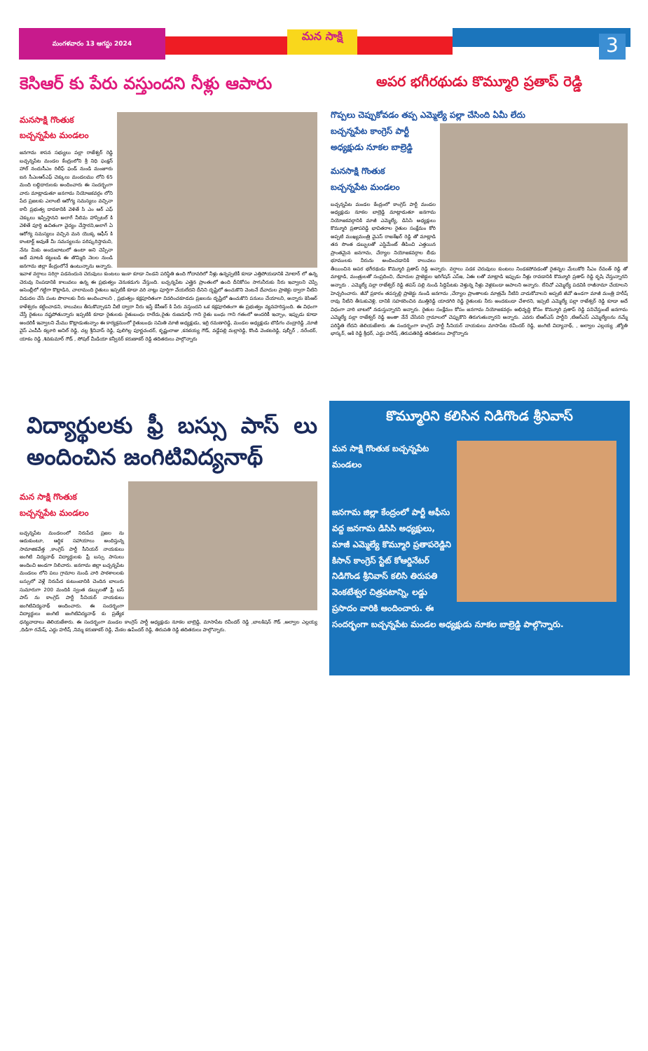మంగళవారం 13 ఆగస్టు 2024 మన సాక్షి 3
కెసిఆర్ కు పేరు వస్తుందని నీళ్లు ఆపారు
మనసాక్షి గొంతుక
బచ్చన్నపేట మండలం
జనగామ శాసన సభ్యులు పల్లా రాజేశ్వర్ రెడ్డి బచ్చన్నపేట మండల కేంద్రంలోని శ్రీ నిధి ఫంక్షన్ హాల్ నందుసీఎం రిలీఫ్ ఫండ్ నుండి మంజూరు ఐన సీఎంఆర్ఎఫ్ చెక్కులు మండలము లోని 65 మంది లబ్దిదారులకు అందించారు ఈ సందర్భంగా వారు మాట్లాడుతూ జనగామ నియోజకవర్గం లోని పేద ప్రజలకు ఎలాంటి ఆరోగ్య సమస్యలు వచ్చినా కానీ ప్రభుత్వ దావకానికి వెళితే సి ఎం ఆర్ ఎఫ్ చెక్కులు ఇప్పిస్తానని అలాగే నీలిమ హాస్పిటల్ కి వెళితే పూర్తి ఉచితంగా వైద్యం చేస్తారని,అలాగే ఏ ఆరోగ్య సమస్యలు వచ్చిన మన యొక్క ఆఫీస్ కి కాంటాక్ట్ అవుతే మీ సమస్యలను పరిష్కరిస్తామని, నేను మీకు అందుబాటులో ఉంటా అని చెప్పినా అదే మాటకి కట్టుబడి ఈ తొమ్మిది నెలల నుండి జనగామ జిల్లా కేంద్రంలోనే ఉంటున్నాను అన్నారు. ఇవాళ వర్షాలు సరిగ్గా పడనందున చెరువులు కుంటలు ఇంకా కూడా నిండని పరిస్థితి ఉంది గోదావరిలో నీళ్లు ఉన్నప్పటికీ కూడా ఎత్తిపోయడానికి మోటార్ లో ఉన్న చెరువు నింపడానికి కాలువలు ఉన్న ఈ ప్రభుత్వం వెనుకడుగు వేస్తుంది. బచ్చన్నపేట ఎత్తైన ప్రాంతంలో ఉంది దీనికోసం సాగునీరుకు నీరు ఇవ్వాలని చెప్పి అసెంబ్లీలో గట్టిగా కొట్లాడిన, చాలామంది రైతులు ఇప్పటికీ కూడా వరి నాట్లు పూర్తిగా వేయలేదని దీనిని దృష్టిలో ఉంచుకొని వెంటనే దేవాదుల ప్రాజెక్టు ద్వారా నీటిని విడుదల చేసి పంట పొలాలకు నీరు అందించాలని , ప్రభుత్వం కక్షపూరితంగా వివరించకూడదు ప్రజలను దృష్టిలో ఉంచుకొని పనులు చేయాలని, అన్నారు కెసిఆర్ కాళేశ్వరం కట్టించాడని, కాలువలు తీసుకొచ్చాడని వీటి ద్వారా నీరు ఇస్తే కేసీఆర్ కి పేరు వస్తుందని ఒక కక్షపూరితంగా ఈ ప్రభుత్వం వ్యవహరిస్తుంది. ఈ విధంగా చేస్తే రైతులు నష్టపోతున్నారు ఇప్పటికి కూడా రైతులకు రైతుబంధు రాలేదు,రైతు రుణమాఫీ గాని రైతు బంధు గాని గతంలో అందరికీ ఇచ్చాం, ఇప్పుడు కూడా అందరికీ ఇవ్వాలని మేము కొట్లాడుతున్నాం ఈ కార్యక్రమంలో రైతుబంధు సమితి మాజీ అధ్యక్షుడు, ఇర్రి రమణారెడ్డి, మండల అధ్యక్షుడు బొడిగం చంద్రారెడ్డి ,మాజీ వైస్ ఎంపీపీ కల్లూరి అనిల్ రెడ్డి, చల్ల శ్రీనివాస్ రెడ్డి, పులిగిల్ల పూర్ణచందర్, కృష్ణంరాజు ,కనకయ్య గౌడ్, వడ్డేపల్లి మల్లారెడ్డి, కొండి వెంకటరెడ్డి, షబ్బీర్ , నరేందర్, యాకం రెడ్డి ,శివకుమార్ గౌడ్ , సోషల్ మీడియా కన్వీనర్ కరుణాకర్ రెడ్డి తదితరులు పాల్గొన్నారు
అపర భగీరథుడు కొమ్మూరి ప్రతాప్ రెడ్డి
గొప్పలు చెప్పుకోవడం తప్ప ఎమ్మెల్యే పల్లా చేసింది ఏమీ లేదు
బచ్చన్నపేట కాంగ్రెస్ పార్టీ
అధ్యక్షుడు నూకల బాల్రెడ్డి
మనసాక్షి గొంతుక
బచ్చన్నపేట మండలం
బచ్చన్నపేట మండల కేంద్రంలో కాంగ్రెస్ పార్టీ మండల అధ్యక్షుడు నూకల బాల్రెడ్డి మాట్లాడుతూ జనగామ నియోజకవర్గానికి మాజీ ఎమ్మెల్యే, డిసిసి అధ్యక్షులు కొమ్మూరి ప్రతాపరెడ్డి భావితరాల రైతుల సంక్షేమం కోరి అప్పటి ముఖ్యమంత్రి వైఎస్ రాజశేఖర్ రెడ్డి తో మాట్లాడి తన సొంత డబ్బులతో ఎస్టిమేంట్ తీపించి ఎత్తయిన ప్రాంతమైన జనగామ, చేర్యాల నియోజకవర్గాల బీడు భూములకు నీరును అందించడానికి కాలువలు తీయించిన అపర భగీరథుడు కొమ్మూరి ప్రతాప్ రెడ్డి అన్నారు. వర్షాలు పడక చెరువులు కుంటలు నిండకపోవడంతో రైతన్నల మేలుకోరి సీఎం రేవంత్ రెడ్డి తో మాట్లాడి, మంత్రులతో సంప్రదించి, దేవాదుల ప్రాజెక్టుల ఇరిగేషన్ ఎస్ఇ, ఏఈ లతో మాట్లాడి ఇప్పుడు నీళ్లు రావడానికి కొమ్మూరి ప్రతాప్ రెడ్డి కృషి చేస్తున్నారని అన్నారు . ఎమ్మెల్యే పల్లా రాజేశ్వర్ రెడ్డి తపస్ పల్లి నుండి సిద్దిపేటకు వెళ్తున్న నీళ్లు వెళ్లకుండా ఆపాలని అన్నారు. లేనిచో ఎమ్మెల్యే పదవికి రాజీనామా చేయాలని హెచ్చరించారు. జీవో ప్రకారం తపస్పల్లి ప్రాజెక్టు నుండి జనగామ ,చేర్యాల ప్రాంతాలకు మాత్రమే నీటిని వాడుకోవాలని అప్పటి జీవో ఉండగా మాజీ మంత్రి హరీష్ రావు నీటిని తీసుకువెళ్లి, దానికి సహకరించిన ముత్తిరెడ్డి యాదగిరి రెడ్డి రైతులకు నీరు అందకుండా చేశారని, ఇప్పటి ఎమ్మెల్యే పల్లా రాజేశ్వర్ రెడ్డి కూడా అదే విధంగా వారి బాటలో నడుస్తున్నారని అన్నారు. రైతుల సంక్షేమం కోసం జనగామ నియోజకవర్గం అభివృద్ధి కోసం కొమ్మూరి ప్రతాప్ రెడ్డి పనిచేస్తుంటే జనగామ ఎమ్మెల్యే పల్లా రాజేశ్వర్ రెడ్డి అంతా నేనే చేసినని గ్రామాలలో చెప్పుకొని తిరుగుతున్నారని అన్నారు. ఎవరు టిఆర్ఎస్ పార్టీని ,టిఆర్ఎస్ ఎమ్మెల్యేలను నమ్మే పరిస్థితి లేదని తెలియజేశారు .ఈ సందర్భంగా కాంగ్రెస్ పార్టీ సీనియర్ నాయకులు మాసాపేట రవీందర్ రెడ్డి, జంగిటి విద్యానాథ్, , అల్వాల ఎల్లయ్య ,జ్యోతి భాస్కర్, ఆకి రెడ్డి శ్రీధర్, ఎద్దు హరీష్ ,తిరుపతిరెడ్డి తదితరులు పాల్గొన్నారు
విద్యార్థులకు ఫ్రీ బస్సు పాస్ లు అందించిన జంగిటివిద్యనాథ్
మన సాక్షి గొంతుక
బచ్చన్నపేట మండలం
బచ్చన్నపేట మండలంలో నిరుపేద ప్రజల ను ఆదుకుంటూ, ఆర్థిక సహాయాలు అందిస్తున్న సామాజికవేత్త ,కాంగ్రెస్ పార్టీ సీనియర్ నాయకులు జంగిటి విద్యనాథ్ విద్యార్థులకు ఫ్రీ బస్సు పాసులు అందించి అండగా నిలిచారు. జనగామ జిల్లా బచ్చన్నపేట మండలం లోని పలు గ్రామాల నుండి వారి పాఠశాలలకు బస్సులో వెళ్లే నిరుపేద కుటుంబానికి చెందిన బాలురు సుమారుగా 200 మందికి స్వంత డబ్బులతో ఫ్రీ బస్ పాస్ ను కాంగ్రెస్ పార్టీ సీనియర్ నాయకులు జంగిటివిద్యనాథ్ అందించారు. ఈ సందర్భంగా విద్యార్థులు జంగిటి జంగిటివిద్యనాథ్ కు ప్రత్యేక ధన్యవాదాలు తెలియజేశారు. ఈ సందర్భంగా మండల కాంగ్రెస్ పార్టీ అధ్యక్షుడు నూకల బాల్రెడ్డి, మాసాపేట రవీందర్ రెడ్డి ,బాలకిషన్ గౌడ్ ,అల్వాల ఎల్లయ్య ,దిడిగా రమేష్, ఎద్దు హరీష్ ,నిమ్మ కరుణాకర్ రెడ్డి, మేకల ఉపేందర్ రెడ్డి, తిరుపతి రెడ్డి తదితరులు పాల్గొన్నారు.
కొమ్మూరిని కలిసిన నిడిగొండ శ్రీనివాస్
మన సాక్షి గొంతుక బచ్చన్నపేట మండలం
జనగామ జిల్లా కేంద్రంలో పార్టీ ఆఫీసు వద్ద జనగామ డిసిసి అధ్యక్షులు, మాజీ ఎమ్మెల్యే కొమ్మూరి ప్రతాపరెడ్డిని కిసాన్ కాంగ్రెస్ స్టేట్ కోఆర్డినేటర్ నిడిగొండ శ్రీనివాస్ కలిసి తిరుపతి వెంకటేశ్వర చిత్రపటాన్ని, లడ్డు ప్రసాదం వారికి అందించారు. ఈ సందర్భంగా బచ్చన్నపేట మండల అధ్యక్షుడు నూకల బాల్రెడ్డి పాల్గొన్నారు.